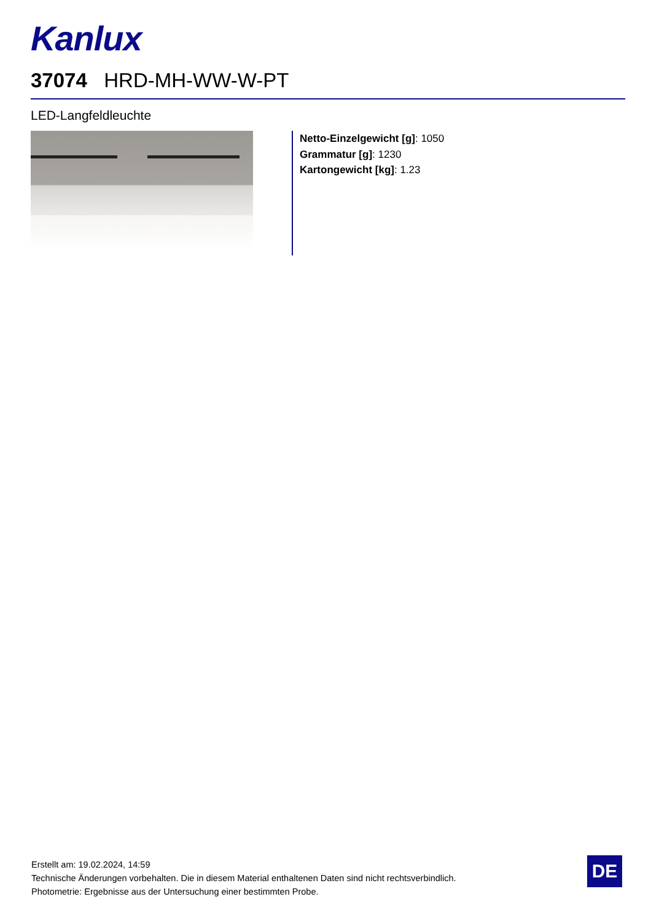Kanlux
37074 HRD-MH-WW-W-PT
LED-Langfeldleuchte
Netto-Einzelgewicht [g]: 1050
Grammatur [g]: 1230
Kartongewicht [kg]: 1.23
Erstellt am: 19.02.2024, 14:59
Technische Änderungen vorbehalten. Die in diesem Material enthaltenen Daten sind nicht rechtsverbindlich.
Photometrie: Ergebnisse aus der Untersuchung einer bestimmten Probe.
DE